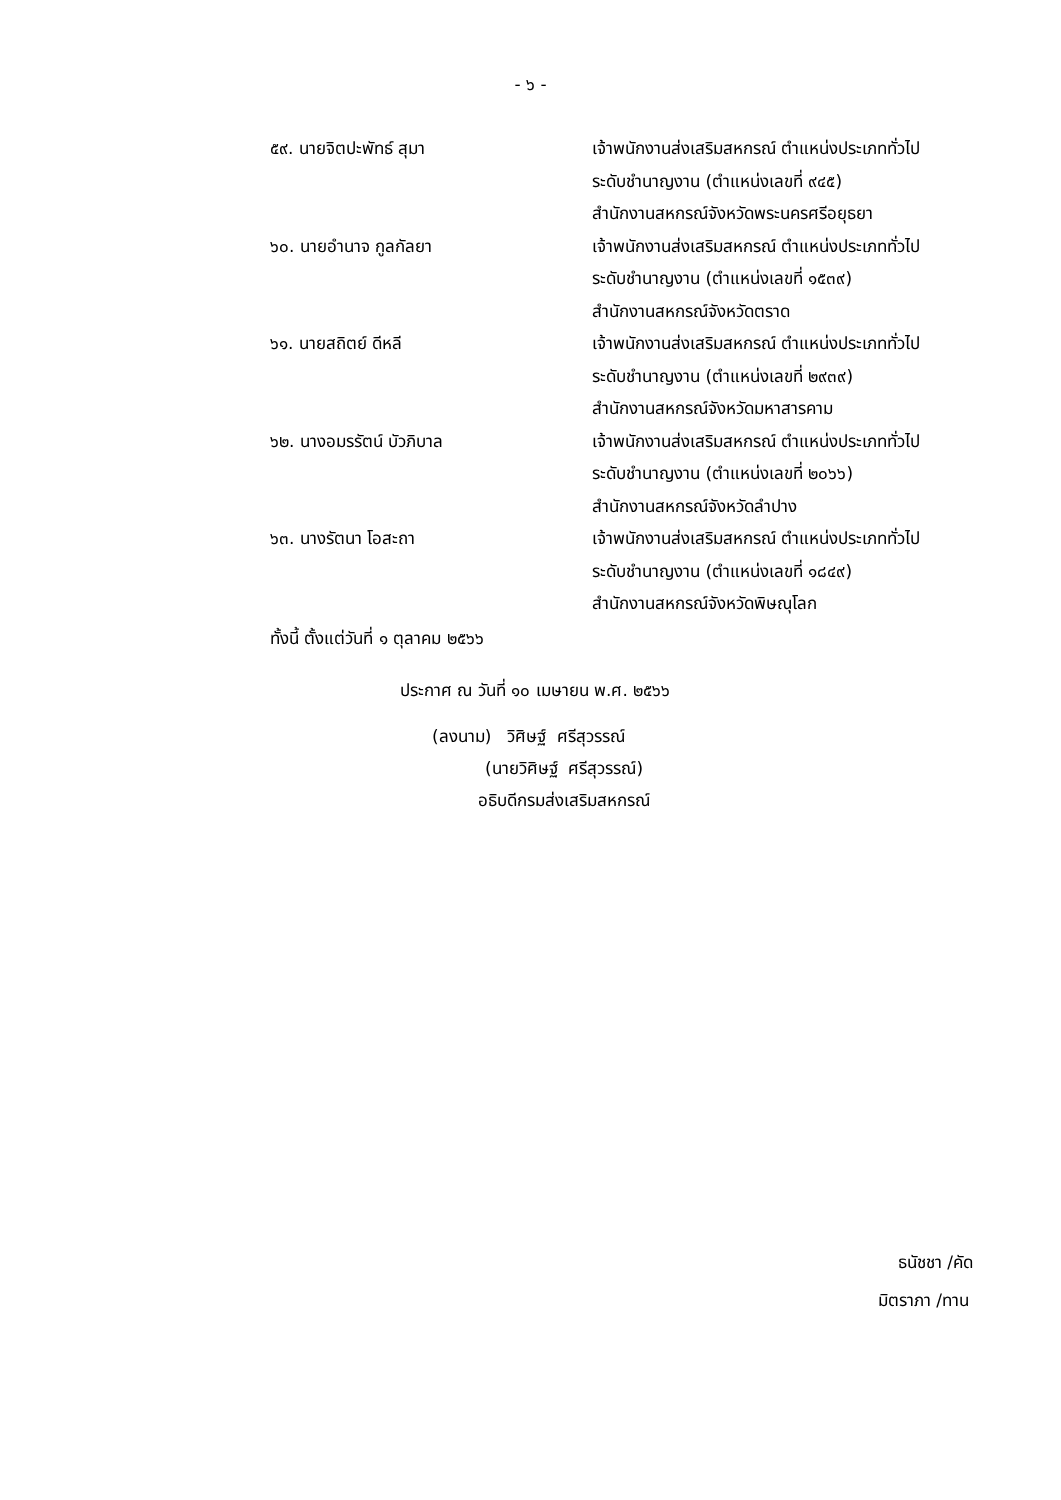- ๖ -
| ๕๙. นายจิตปะพัทธ์ สุมา | เจ้าพนักงานส่งเสริมสหกรณ์ ตำแหน่งประเภททั่วไป ระดับชำนาญงาน (ตำแหน่งเลขที่ ๙๔๕) สำนักงานสหกรณ์จังหวัดพระนครศรีอยุธยา |
| ๖๐. นายอำนาจ กูลกัลยา | เจ้าพนักงานส่งเสริมสหกรณ์ ตำแหน่งประเภททั่วไป ระดับชำนาญงาน (ตำแหน่งเลขที่ ๑๕๓๙) สำนักงานสหกรณ์จังหวัดตราด |
| ๖๑. นายสถิตย์ ดีหลี | เจ้าพนักงานส่งเสริมสหกรณ์ ตำแหน่งประเภททั่วไป ระดับชำนาญงาน (ตำแหน่งเลขที่ ๒๙๓๙) สำนักงานสหกรณ์จังหวัดมหาสารคาม |
| ๖๒. นางอมรรัตน์ บัวภิบาล | เจ้าพนักงานส่งเสริมสหกรณ์ ตำแหน่งประเภททั่วไป ระดับชำนาญงาน (ตำแหน่งเลขที่ ๒๐๖๖) สำนักงานสหกรณ์จังหวัดลำปาง |
| ๖๓. นางรัตนา โอสะถา | เจ้าพนักงานส่งเสริมสหกรณ์ ตำแหน่งประเภททั่วไป ระดับชำนาญงาน (ตำแหน่งเลขที่ ๑๘๔๙) สำนักงานสหกรณ์จังหวัดพิษณุโลก |
ทั้งนี้ ตั้งแต่วันที่ ๑ ตุลาคม ๒๕๖๖
ประกาศ ณ วันที่ ๑๐ เมษายน พ.ศ. ๒๕๖๖
(ลงนาม) วิศิษฐ์ ศรีสุวรรณ์
(นายวิศิษฐ์ ศรีสุวรรณ์)
อธิบดีกรมส่งเสริมสหกรณ์
ธนัชชา /คัด
มิตราภา /ทาน